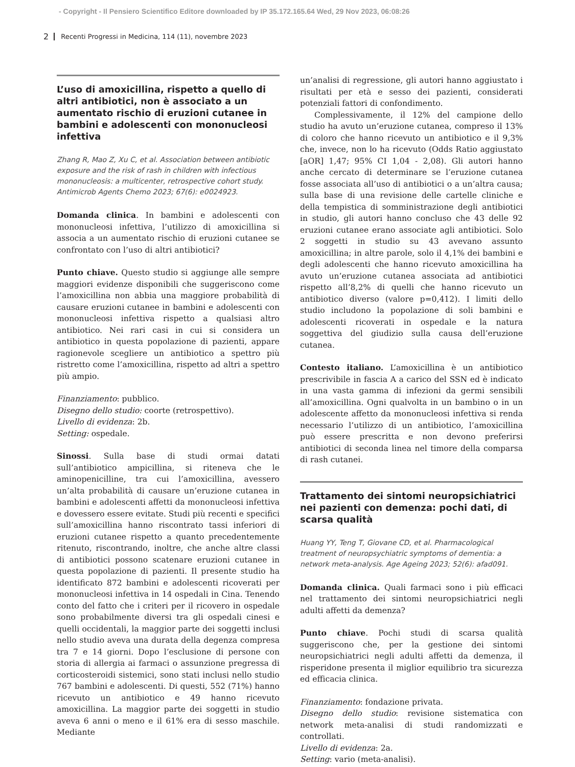- Copyright - Il Pensiero Scientifico Editore downloaded by IP 35.172.165.64 Wed, 29 Nov 2023, 06:08:26
2 Recenti Progressi in Medicina, 114 (11), novembre 2023
L’uso di amoxicillina, rispetto a quello di altri antibiotici, non è associato a un aumentato rischio di eruzioni cutanee in bambini e adolescenti con mononucleosi infettiva
Zhang R, Mao Z, Xu C, et al. Association between antibiotic exposure and the risk of rash in children with infectious mononucleosis: a multicenter, retrospective cohort study. Antimicrob Agents Chemo 2023; 67(6): e0024923.
Domanda clinica. In bambini e adolescenti con mononucleosi infettiva, l’utilizzo di amoxicillina si associa a un aumentato rischio di eruzioni cutanee se confrontato con l’uso di altri antibiotici?
Punto chiave. Questo studio si aggiunge alle sempre maggiori evidenze disponibili che suggeriscono come l’amoxicillina non abbia una maggiore probabilità di causare eruzioni cutanee in bambini e adolescenti con mononucleosi infettiva rispetto a qualsiasi altro antibiotico. Nei rari casi in cui si considera un antibiotico in questa popolazione di pazienti, appare ragionevole scegliere un antibiotico a spettro più ristretto come l’amoxicillina, rispetto ad altri a spettro più ampio.
Finanziamento: pubblico.
Disegno dello studio: coorte (retrospettivo).
Livello di evidenza: 2b.
Setting: ospedale.
Sinossi. Sulla base di studi ormai datati sull’antibiotico ampicillina, si riteneva che le aminopenicilline, tra cui l’amoxicillina, avessero un’alta probabilità di causare un’eruzione cutanea in bambini e adolescenti affetti da mononucleosi infettiva e dovessero essere evitate. Studi più recenti e specifici sull’amoxicillina hanno riscontrato tassi inferiori di eruzioni cutanee rispetto a quanto precedentemente ritenuto, riscontrando, inoltre, che anche altre classi di antibiotici possono scatenare eruzioni cutanee in questa popolazione di pazienti. Il presente studio ha identificato 872 bambini e adolescenti ricoverati per mononucleosi infettiva in 14 ospedali in Cina. Tenendo conto del fatto che i criteri per il ricovero in ospedale sono probabilmente diversi tra gli ospedali cinesi e quelli occidentali, la maggior parte dei soggetti inclusi nello studio aveva una durata della degenza compresa tra 7 e 14 giorni. Dopo l’esclusione di persone con storia di allergia ai farmaci o assunzione pregressa di corticosteroidi sistemici, sono stati inclusi nello studio 767 bambini e adolescenti. Di questi, 552 (71%) hanno ricevuto un antibiotico e 49 hanno ricevuto amoxicillina. La maggior parte dei soggetti in studio aveva 6 anni o meno e il 61% era di sesso maschile. Mediante
un’analisi di regressione, gli autori hanno aggiustato i risultati per età e sesso dei pazienti, considerati potenziali fattori di confondimento.
Complessivamente, il 12% del campione dello studio ha avuto un’eruzione cutanea, compreso il 13% di coloro che hanno ricevuto un antibiotico e il 9,3% che, invece, non lo ha ricevuto (Odds Ratio aggiustato [aOR] 1,47; 95% CI 1,04 - 2,08). Gli autori hanno anche cercato di determinare se l’eruzione cutanea fosse associata all’uso di antibiotici o a un’altra causa; sulla base di una revisione delle cartelle cliniche e della tempistica di somministrazione degli antibiotici in studio, gli autori hanno concluso che 43 delle 92 eruzioni cutanee erano associate agli antibiotici. Solo 2 soggetti in studio su 43 avevano assunto amoxicillina; in altre parole, solo il 4,1% dei bambini e degli adolescenti che hanno ricevuto amoxicillina ha avuto un’eruzione cutanea associata ad antibiotici rispetto all’8,2% di quelli che hanno ricevuto un antibiotico diverso (valore p=0,412). I limiti dello studio includono la popolazione di soli bambini e adolescenti ricoverati in ospedale e la natura soggettiva del giudizio sulla causa dell’eruzione cutanea.
Contesto italiano. L’amoxicillina è un antibiotico prescrivibile in fascia A a carico del SSN ed è indicato in una vasta gamma di infezioni da germi sensibili all’amoxicillina. Ogni qualvolta in un bambino o in un adolescente affetto da mononucleosi infettiva si renda necessario l’utilizzo di un antibiotico, l’amoxicillina può essere prescritta e non devono preferirsi antibiotici di seconda linea nel timore della comparsa di rash cutanei.
Trattamento dei sintomi neuropsichiatrici nei pazienti con demenza: pochi dati, di scarsa qualità
Huang YY, Teng T, Giovane CD, et al. Pharmacological treatment of neuropsychiatric symptoms of dementia: a network meta-analysis. Age Ageing 2023; 52(6): afad091.
Domanda clinica. Quali farmaci sono i più efficaci nel trattamento dei sintomi neuropsichiatrici negli adulti affetti da demenza?
Punto chiave. Pochi studi di scarsa qualità suggeriscono che, per la gestione dei sintomi neuropsichiatrici negli adulti affetti da demenza, il risperidone presenta il miglior equilibrio tra sicurezza ed efficacia clinica.
Finanziamento: fondazione privata.
Disegno dello studio: revisione sistematica con network meta-analisi di studi randomizzati e controllati.
Livello di evidenza: 2a.
Setting: vario (meta-analisi).